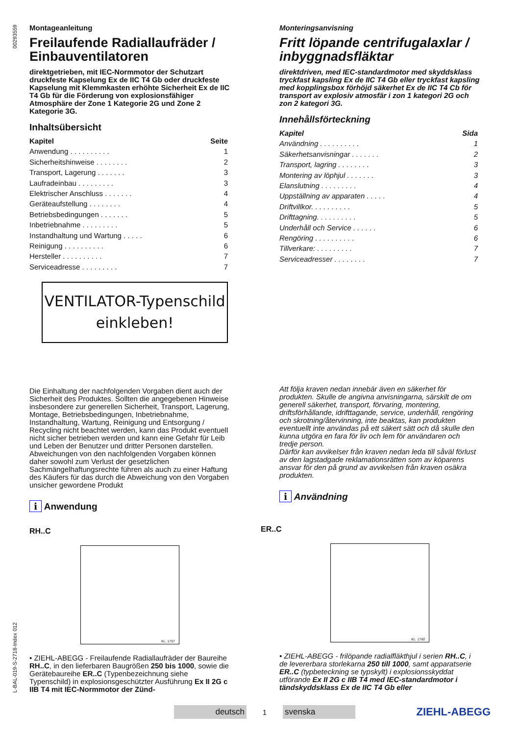00293559
L-BAL-019-S-2718-Index 012
Montageanleitung
Freilaufende Radiallaufräder / Einbauventilatoren
direktgetrieben, mit IEC-Normmotor der Schutzart druckfeste Kapselung Ex de IIC T4 Gb oder druckfeste Kapselung mit Klemmkasten erhöhte Sicherheit Ex de IIC T4 Gb für die Förderung von explosionsfähiger Atmosphäre der Zone 1 Kategorie 2G und Zone 2 Kategorie 3G.
Inhaltsübersicht
Kapitel Seite
Anwendung . . . . . . . . . . 1
Sicherheitshinweise . . . . . . . . 2
Transport, Lagerung . . . . . . . 3
Laufradeinbau . . . . . . . . . 3
Elektrischer Anschluss . . . . . . . 4
Geräteaufstellung . . . . . . . . 4
Betriebsbedingungen . . . . . . . 5
Inbetriebnahme . . . . . . . . . 5
Instandhaltung und Wartung . . . . . 6
Reinigung . . . . . . . . . . 6
Hersteller . . . . . . . . . . 7
Serviceadresse . . . . . . . . . 7
VENTILATOR-Typenschild
einkleben!
Die Einhaltung der nachfolgenden Vorgaben dient auch der Sicherheit des Produktes. Sollten die angegebenen Hinweise insbesondere zur generellen Sicherheit, Transport, Lagerung, Montage, Betriebsbedingungen, Inbetriebnahme, Instandhaltung, Wartung, Reinigung und Entsorgung / Recycling nicht beachtet werden, kann das Produkt eventuell nicht sicher betrieben werden und kann eine Gefahr für Leib und Leben der Benutzer und dritter Personen darstellen.
Abweichungen von den nachfolgenden Vorgaben können daher sowohl zum Verlust der gesetzlichen Sachmängelhaftungsrechte führen als auch zu einer Haftung des Käufers für das durch die Abweichung von den Vorgaben unsicher gewordene Produkt
i Anwendung
RH..C
KL. 1757
• ZIEHL-ABEGG - Freilaufende Radiallaufräder der Baureihe RH..C, in den lieferbaren Baugrößen 250 bis 1000, sowie die Gerätebaureihe ER..C (Typenbezeichnung siehe Typenschild) in explosionsgeschützter Ausführung Ex II 2G c IIB T4 mit IEC-Normmotor der Zünd-
Monteringsanvisning
Fritt löpande centrifugalaxlar / inbyggnadsfläktar
direktdriven, med IEC-standardmotor med skyddsklass tryckfast kapsling Ex de IIC T4 Gb eller tryckfast kapsling med kopplingsbox förhöjd säkerhet Ex de IIC T4 Cb för transport av explosiv atmosfär i zon 1 kategori 2G och zon 2 kategori 3G.
Innehållsförteckning
Kapitel Sida
Användning . . . . . . . . . . 1
Säkerhetsanvisningar . . . . . . . 2
Transport, lagring . . . . . . . . 3
Montering av löphjul . . . . . . . 3
Elanslutning . . . . . . . . . 4
Uppställning av apparaten . . . . . 4
Driftvillkor. . . . . . . . . . 5
Drifttagning. . . . . . . . . . 5
Underhåll och Service . . . . . . 6
Rengöring . . . . . . . . . . 6
Tillverkare: . . . . . . . . . 7
Serviceadresser . . . . . . . . 7
Att följa kraven nedan innebär även en säkerhet för produkten. Skulle de angivna anvisningarna, särskilt de om generell säkerhet, transport, förvaring, montering, driftsförhållande, idrifttagande, service, underhåll, rengöring och skrotning/återvinning, inte beaktas, kan produkten eventuellt inte användas på ett säkert sätt och då skulle den kunna utgöra en fara för liv och lem för användaren och tredje person.
Därför kan avvikelser från kraven nedan leda till såväl förlust av den lagstadgade reklamationsrätten som av köparens ansvar för den på grund av avvikelsen från kraven osäkra produkten.
i Användning
ER..C
KL. 1760
• ZIEHL-ABEGG - frilöpande radialfläkthjul i serien RH..C, i de levererbara storlekarna 250 till 1000, samt apparatserie ER..C (typbeteckning se typskylt) i explosionsskyddat utförande Ex II 2G c IIB T4 med IEC-standardmotor i tändskyddsklass Ex de IIC T4 Gb eller
deutsch
1
svenska
ZIEHL-ABEGG